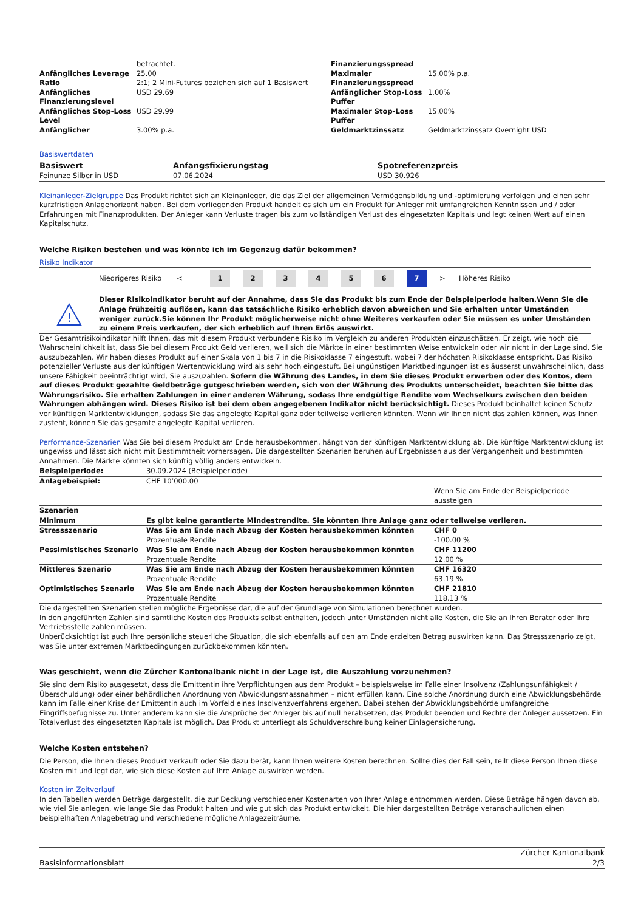| | betrachtet. | Finanzierungsspread | |
| Anfängliches Leverage | 25.00 | Maximaler | 15.00% p.a. |
| Ratio | 2:1; 2 Mini-Futures beziehen sich auf 1 Basiswert | Finanzierungsspread | |
| Anfängliches Finanzierungslevel | USD 29.69 | Anfänglicher Stop-Loss Puffer | 1.00% |
| Anfängliches Stop-Loss Level | USD 29.99 | Maximaler Stop-Loss Puffer | 15.00% |
| Anfänglicher | 3.00% p.a. | Geldmarktzinssatz | Geldmarktzinssatz Overnight USD |
Basiswertdaten
| Basiswert | Anfangsfixierungstag | Spotreferenzpreis |
| --- | --- | --- |
| Feinunze Silber in USD | 07.06.2024 | USD 30.926 |
Kleinanleger-Zielgruppe Das Produkt richtet sich an Kleinanleger, die das Ziel der allgemeinen Vermögensbildung und -optimierung verfolgen und einen sehr kurzfristigen Anlagehorizont haben. Bei dem vorliegenden Produkt handelt es sich um ein Produkt für Anleger mit umfangreichen Kenntnissen und / oder Erfahrungen mit Finanzprodukten. Der Anleger kann Verluste tragen bis zum vollständigen Verlust des eingesetzten Kapitals und legt keinen Wert auf einen Kapitalschutz.
Welche Risiken bestehen und was könnte ich im Gegenzug dafür bekommen?
Risiko Indikator
Niedrigeres Risiko < 123456 7 > Höheres Risiko
!
Dieser Risikoindikator beruht auf der Annahme, dass Sie das Produkt bis zum Ende der Beispielperiode halten.Wenn Sie die Anlage frühzeitig auflösen, kann das tatsächliche Risiko erheblich davon abweichen und Sie erhalten unter Umständen weniger zurück.Sie können Ihr Produkt möglicherweise nicht ohne Weiteres verkaufen oder Sie müssen es unter Umständen zu einem Preis verkaufen, der sich erheblich auf Ihren Erlös auswirkt.
Der Gesamtrisikoindikator hilft Ihnen, das mit diesem Produkt verbundene Risiko im Vergleich zu anderen Produkten einzuschätzen. Er zeigt, wie hoch die Wahrscheinlichkeit ist, dass Sie bei diesem Produkt Geld verlieren, weil sich die Märkte in einer bestimmten Weise entwickeln oder wir nicht in der Lage sind, Sie auszubezahlen. Wir haben dieses Produkt auf einer Skala von 1 bis 7 in die Risikoklasse 7 eingestuft, wobei 7 der höchsten Risikoklasse entspricht. Das Risiko potenzieller Verluste aus der künftigen Wertentwicklung wird als sehr hoch eingestuft. Bei ungünstigen Marktbedingungen ist es äusserst unwahrscheinlich, dass unsere Fähigkeit beeinträchtigt wird, Sie auszuzahlen. Sofern die Währung des Landes, in dem Sie dieses Produkt erwerben oder des Kontos, dem auf dieses Produkt gezahlte Geldbeträge gutgeschrieben werden, sich von der Währung des Produkts unterscheidet, beachten Sie bitte das Währungsrisiko. Sie erhalten Zahlungen in einer anderen Währung, sodass Ihre endgültige Rendite vom Wechselkurs zwischen den beiden Währungen abhängen wird. Dieses Risiko ist bei dem oben angegebenen Indikator nicht berücksichtigt. Dieses Produkt beinhaltet keinen Schutz vor künftigen Marktentwicklungen, sodass Sie das angelegte Kapital ganz oder teilweise verlieren könnten. Wenn wir Ihnen nicht das zahlen können, was Ihnen zusteht, können Sie das gesamte angelegte Kapital verlieren.
Performance-Szenarien Was Sie bei diesem Produkt am Ende herausbekommen, hängt von der künftigen Marktentwicklung ab. Die künftige Marktentwicklung ist ungewiss und lässt sich nicht mit Bestimmtheit vorhersagen. Die dargestellten Szenarien beruhen auf Ergebnissen aus der Vergangenheit und bestimmten Annahmen. Die Märkte könnten sich künftig völlig anders entwickeln.
| Beispielperiode: | 30.09.2024 (Beispielperiode) | |
| Anlagebeispiel: | CHF 10’000.00 | |
| | | Wenn Sie am Ende der Beispielperiode aussteigen |
| Szenarien | | |
| Minimum | Es gibt keine garantierte Mindestrendite. Sie könnten Ihre Anlage ganz oder teilweise verlieren. | |
| Stressszenario | Was Sie am Ende nach Abzug der Kosten herausbekommen könnten Prozentuale Rendite | CHF 0 -100.00 % |
| Pessimistisches Szenario | Was Sie am Ende nach Abzug der Kosten herausbekommen könnten Prozentuale Rendite | CHF 11200 12.00 % |
| Mittleres Szenario | Was Sie am Ende nach Abzug der Kosten herausbekommen könnten Prozentuale Rendite | CHF 16320 63.19 % |
| Optimistisches Szenario | Was Sie am Ende nach Abzug der Kosten herausbekommen könnten Prozentuale Rendite | CHF 21810 118.13 % |
Die dargestellten Szenarien stellen mögliche Ergebnisse dar, die auf der Grundlage von Simulationen berechnet wurden.
In den angeführten Zahlen sind sämtliche Kosten des Produkts selbst enthalten, jedoch unter Umständen nicht alle Kosten, die Sie an Ihren Berater oder Ihre Vertriebsstelle zahlen müssen.
Unberücksichtigt ist auch Ihre persönliche steuerliche Situation, die sich ebenfalls auf den am Ende erzielten Betrag auswirken kann. Das Stressszenario zeigt, was Sie unter extremen Marktbedingungen zurückbekommen könnten.
Was geschieht, wenn die Zürcher Kantonalbank nicht in der Lage ist, die Auszahlung vorzunehmen?
Sie sind dem Risiko ausgesetzt, dass die Emittentin ihre Verpflichtungen aus dem Produkt – beispielsweise im Falle einer Insolvenz (Zahlungsunfähigkeit / Überschuldung) oder einer behördlichen Anordnung von Abwicklungsmassnahmen – nicht erfüllen kann. Eine solche Anordnung durch eine Abwicklungsbehörde kann im Falle einer Krise der Emittentin auch im Vorfeld eines Insolvenzverfahrens ergehen. Dabei stehen der Abwicklungsbehörde umfangreiche Eingriffsbefugnisse zu. Unter anderem kann sie die Ansprüche der Anleger bis auf null herabsetzen, das Produkt beenden und Rechte der Anleger aussetzen. Ein Totalverlust des eingesetzten Kapitals ist möglich. Das Produkt unterliegt als Schuldverschreibung keiner Einlagensicherung.
Welche Kosten entstehen?
Die Person, die Ihnen dieses Produkt verkauft oder Sie dazu berät, kann Ihnen weitere Kosten berechnen. Sollte dies der Fall sein, teilt diese Person Ihnen diese Kosten mit und legt dar, wie sich diese Kosten auf Ihre Anlage auswirken werden.
Kosten im Zeitverlauf
In den Tabellen werden Beträge dargestellt, die zur Deckung verschiedener Kostenarten von Ihrer Anlage entnommen werden. Diese Beträge hängen davon ab, wie viel Sie anlegen, wie lange Sie das Produkt halten und wie gut sich das Produkt entwickelt. Die hier dargestellten Beträge veranschaulichen einen beispielhaften Anlagebetrag und verschiedene mögliche Anlagezeiträume.
Basisinformationsblatt Zürcher Kantonalbank
2/3